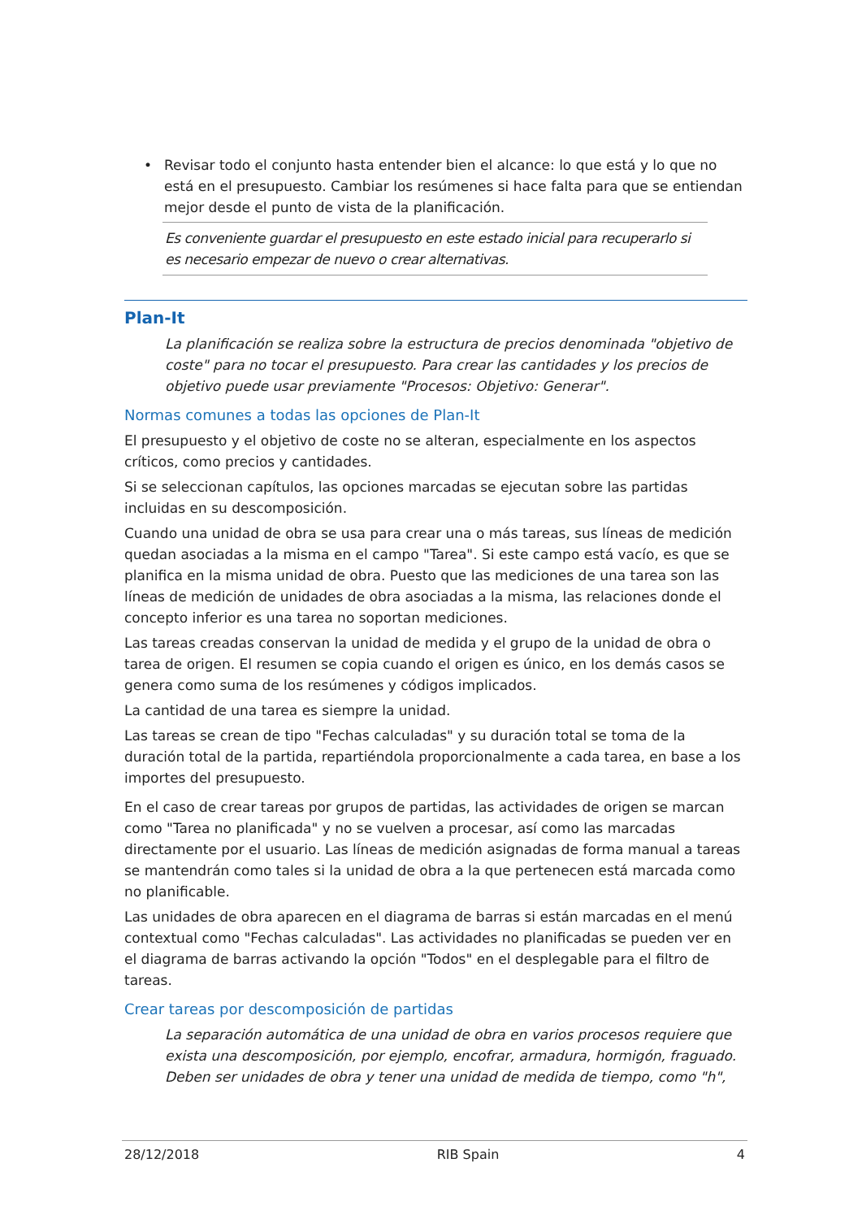• Revisar todo el conjunto hasta entender bien el alcance: lo que está y lo que no está en el presupuesto. Cambiar los resúmenes si hace falta para que se entiendan mejor desde el punto de vista de la planificación.
Es conveniente guardar el presupuesto en este estado inicial para recuperarlo si es necesario empezar de nuevo o crear alternativas.
Plan-It
La planificación se realiza sobre la estructura de precios denominada "objetivo de coste" para no tocar el presupuesto. Para crear las cantidades y los precios de objetivo puede usar previamente "Procesos: Objetivo: Generar".
Normas comunes a todas las opciones de Plan-It
El presupuesto y el objetivo de coste no se alteran, especialmente en los aspectos críticos, como precios y cantidades.
Si se seleccionan capítulos, las opciones marcadas se ejecutan sobre las partidas incluidas en su descomposición.
Cuando una unidad de obra se usa para crear una o más tareas, sus líneas de medición quedan asociadas a la misma en el campo "Tarea". Si este campo está vacío, es que se planifica en la misma unidad de obra. Puesto que las mediciones de una tarea son las líneas de medición de unidades de obra asociadas a la misma, las relaciones donde el concepto inferior es una tarea no soportan mediciones.
Las tareas creadas conservan la unidad de medida y el grupo de la unidad de obra o tarea de origen. El resumen se copia cuando el origen es único, en los demás casos se genera como suma de los resúmenes y códigos implicados.
La cantidad de una tarea es siempre la unidad.
Las tareas se crean de tipo "Fechas calculadas" y su duración total se toma de la duración total de la partida, repartiéndola proporcionalmente a cada tarea, en base a los importes del presupuesto.
En el caso de crear tareas por grupos de partidas, las actividades de origen se marcan como "Tarea no planificada" y no se vuelven a procesar, así como las marcadas directamente por el usuario. Las líneas de medición asignadas de forma manual a tareas se mantendrán como tales si la unidad de obra a la que pertenecen está marcada como no planificable.
Las unidades de obra aparecen en el diagrama de barras si están marcadas en el menú contextual como "Fechas calculadas". Las actividades no planificadas se pueden ver en el diagrama de barras activando la opción "Todos" en el desplegable para el filtro de tareas.
Crear tareas por descomposición de partidas
La separación automática de una unidad de obra en varios procesos requiere que exista una descomposición, por ejemplo, encofrar, armadura, hormigón, fraguado. Deben ser unidades de obra y tener una unidad de medida de tiempo, como "h",
28/12/2018 RIB Spain 4